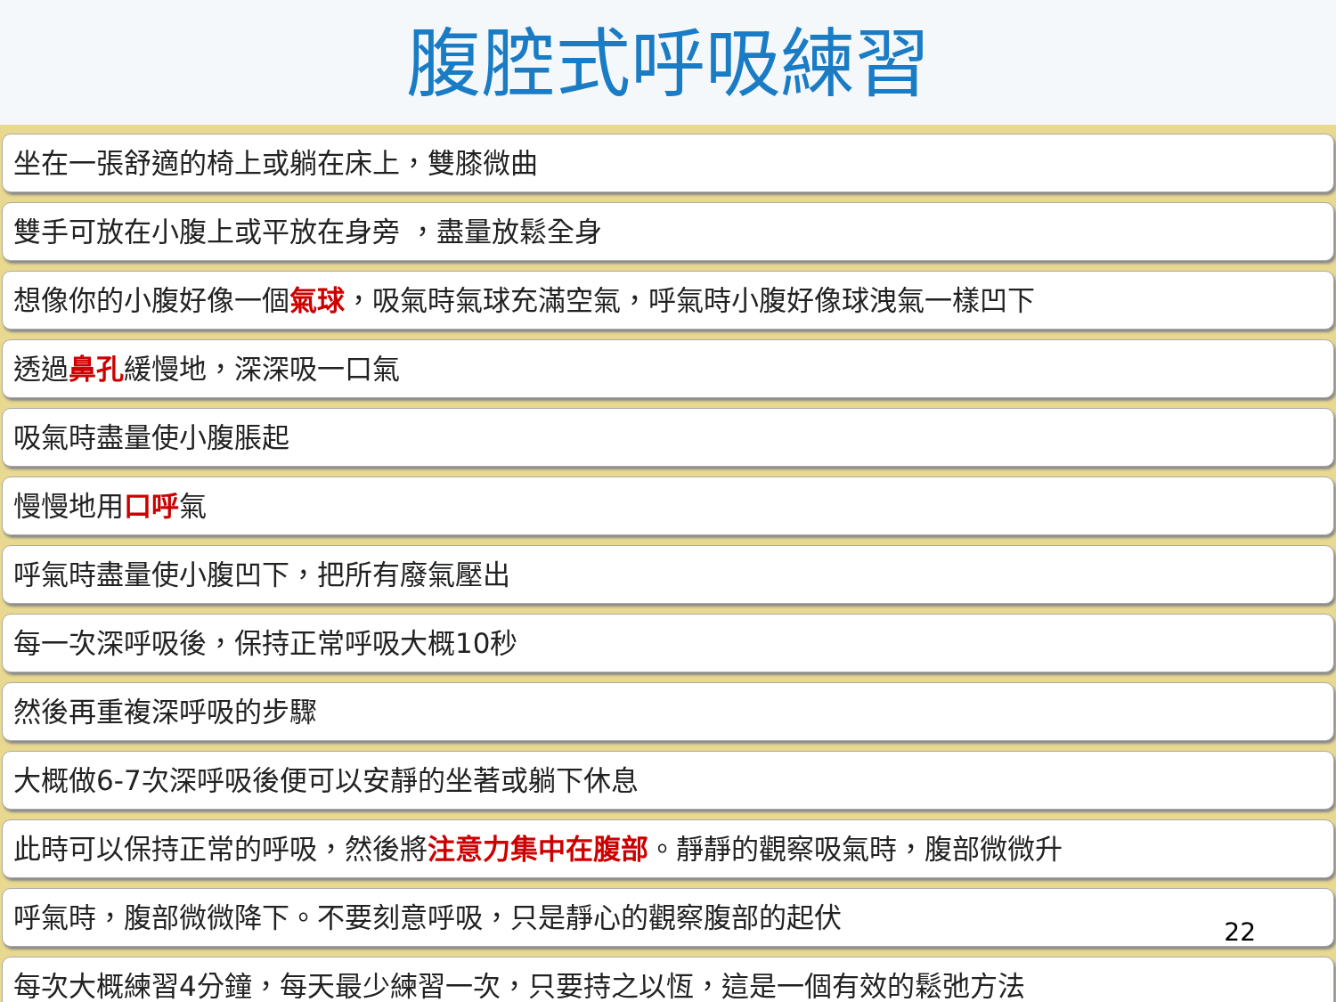腹腔式呼吸練習
坐在一張舒適的椅上或躺在床上，雙膝微曲
雙手可放在小腹上或平放在身旁 ，盡量放鬆全身
想像你的小腹好像一個氣球，吸氣時氣球充滿空氣，呼氣時小腹好像球洩氣一樣凹下
透過鼻孔緩慢地，深深吸一口氣
吸氣時盡量使小腹脹起
慢慢地用口呼氣
呼氣時盡量使小腹凹下，把所有廢氣壓出
每一次深呼吸後，保持正常呼吸大概10秒
然後再重複深呼吸的步驟
大概做6-7次深呼吸後便可以安靜的坐著或躺下休息
此時可以保持正常的呼吸，然後將注意力集中在腹部。靜靜的觀察吸氣時，腹部微微升
呼氣時，腹部微微降下。不要刻意呼吸，只是靜心的觀察腹部的起伏
每次大概練習4分鐘，每天最少練習一次，只要持之以恆，這是一個有效的鬆弛方法
22